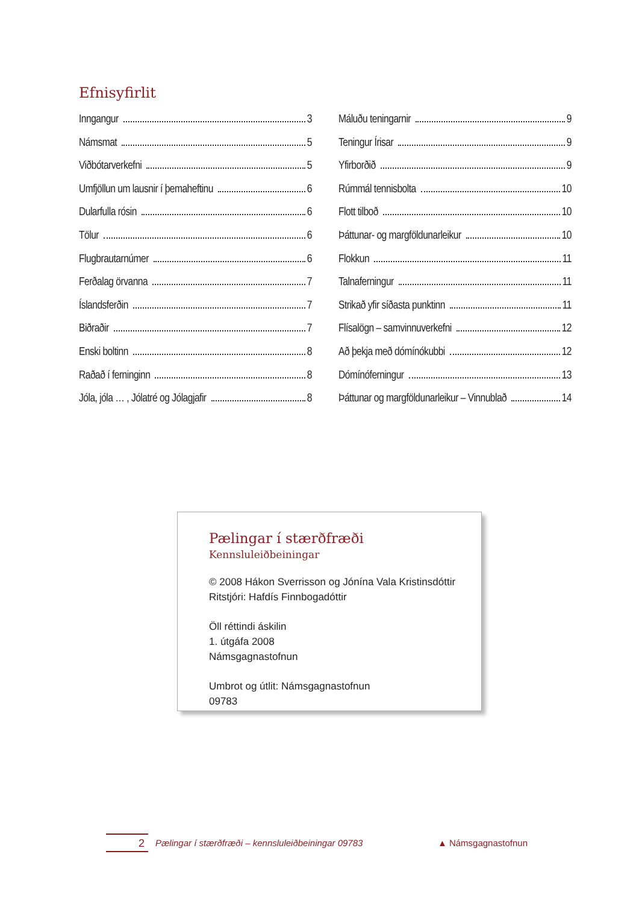Efnisyfirlit
Inngangur 3
Námsmat 5
Viðbótarverkefni 5
Umfjöllun um lausnir í þemaheftinu 6
Dularfulla rósin 6
Tölur 6
Flugbrautarnúmer 6
Ferðalag örvanna 7
Íslandsferðin 7
Biðraðir 7
Enski boltinn 8
Raðað í ferninginn 8
Jóla, jóla … , Jólatré og Jólagjafir 8
Máluðu teningarnir 9
Teningur Írisar 9
Yfirborðið 9
Rúmmál tennisbolta 10
Flott tilboð 10
Þáttunar- og margföldunarleikur 10
Flokkun 11
Talnaferningur 11
Strikað yfir síðasta punktinn 11
Flísalögn – samvinnuverkefni 12
Að þekja með dómínókubbi 12
Dómínóferningur 13
Þáttunar og margföldunarleikur – Vinnublað 14
Pælingar í stærðfræði
Kennsluleiðbeiningar
© 2008 Hákon Sverrisson og Jónína Vala Kristinsdóttir
Ritstjóri: Hafdís Finnbogadóttir
Öll réttindi áskilin
1. útgáfa 2008
Námsgagnastofnun
Umbrot og útlit: Námsgagnastofnun
09783
2 Pælingar í stærðfræði – kennsluleiðbeiningar 09783 ▲ Námsgagnastofnun